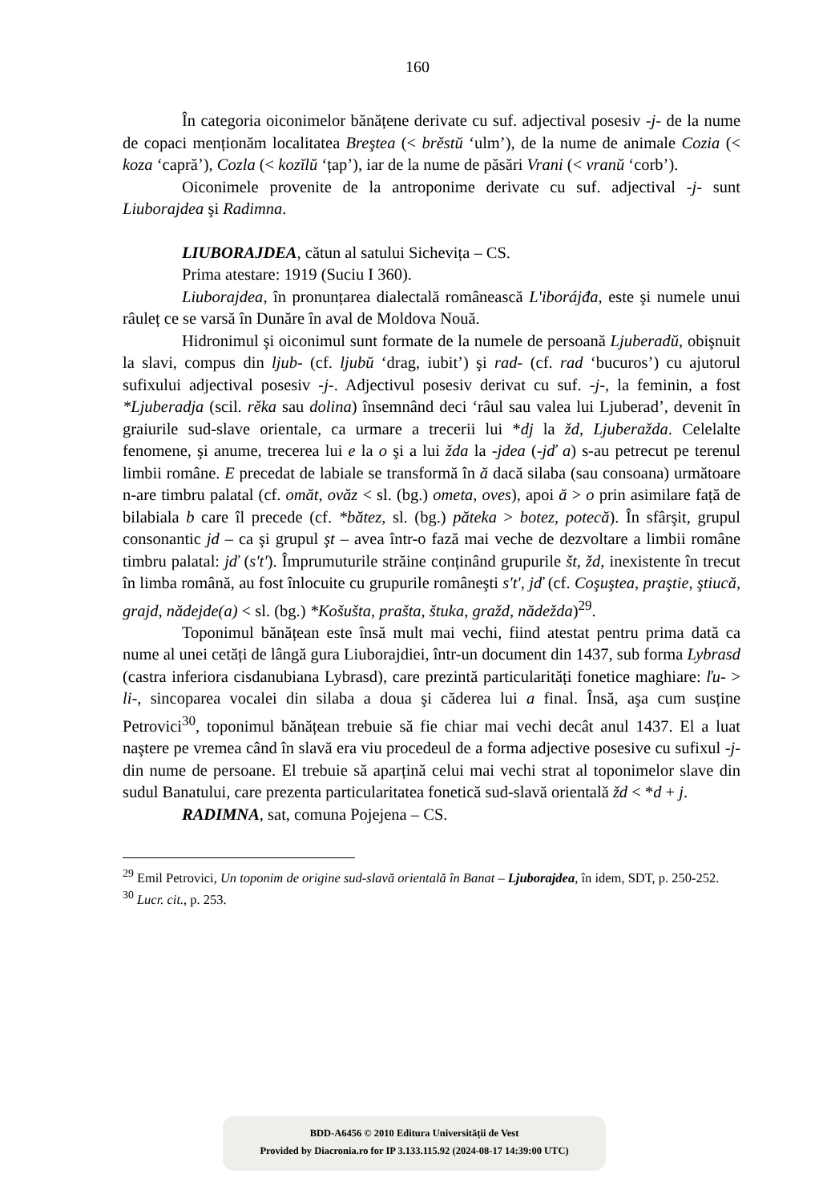160
În categoria oiconimelor bănățene derivate cu suf. adjectival posesiv -j- de la nume de copaci menționăm localitatea Breştea (< brěstŭ ‘ulm’), de la nume de animale Cozia (< koza ‘capră’), Cozla (< kozĭlŭ ‘țap’), iar de la nume de păsări Vrani (< vranŭ ‘corb’).
Oiconimele provenite de la antroponime derivate cu suf. adjectival -j- sunt Liuborajdea şi Radimna.
LIUBORAJDEA, cătun al satului Sichevița – CS.
Prima atestare: 1919 (Suciu I 360).
Liuborajdea, în pronunțarea dialectală românească L'iborájđa, este şi numele unui râuleț ce se varsă în Dunăre în aval de Moldova Nouă.
Hidronimul şi oiconimul sunt formate de la numele de persoană Ljuberadŭ, obişnuit la slavi, compus din ljub- (cf. ljubŭ ‘drag, iubit’) şi rad- (cf. rad ‘bucuros’) cu ajutorul sufixului adjectival posesiv -j-. Adjectivul posesiv derivat cu suf. -j-, la feminin, a fost *Ljuberadja (scil. rěka sau dolina) însemnând deci ‘râul sau valea lui Ljuberad’, devenit în graiurile sud-slave orientale, ca urmare a trecerii lui *dj la žd, Ljuberažda. Celelalte fenomene, şi anume, trecerea lui e la o şi a lui žda la -jdea (-jď a) s-au petrecut pe terenul limbii române. E precedat de labiale se transformă în ă dacă silaba (sau consoana) următoare n-are timbru palatal (cf. omăt, ovăz < sl. (bg.) ometa, oves), apoi ă > o prin asimilare față de bilabiala b care îl precede (cf. *bătez, sl. (bg.) păteka > botez, potecă). În sfârşit, grupul consonantic jd – ca şi grupul şt – avea într-o fază mai veche de dezvoltare a limbii române timbru palatal: jď (s't'). Împrumuturile străine conținând grupurile št, žd, inexistente în trecut în limba română, au fost înlocuite cu grupurile româneşti s't', jď (cf. Coşuştea, praştie, ştiucă, grajd, nădejde(a) < sl. (bg.) *Košušta, prašta, štuka, gražd, nădežda)<sup>29</sup>.
Toponimul bănățean este însă mult mai vechi, fiind atestat pentru prima dată ca nume al unei cetăți de lângă gura Liuborajdiei, într-un document din 1437, sub forma Lybrasd (castra inferiora cisdanubiana Lybrasd), care prezintă particularități fonetice maghiare: ľu- > li-, sincoparea vocalei din silaba a doua şi căderea lui a final. Însă, aşa cum susține Petrovici<sup>30</sup>, toponimul bănățean trebuie să fie chiar mai vechi decât anul 1437. El a luat naştere pe vremea când în slavă era viu procedeul de a forma adjective posesive cu sufixul -j- din nume de persoane. El trebuie să aparțină celui mai vechi strat al toponimelor slave din sudul Banatului, care prezenta particularitatea fonetică sud-slavă orientală žd < *d + j.
RADIMNA, sat, comuna Pojejena – CS.
<sup>29</sup> Emil Petrovici, Un toponim de origine sud-slavă orientală în Banat – Ljuborajdea, în idem, SDT, p. 250-252.
<sup>30</sup> Lucr. cit., p. 253.
BDD-A6456 © 2010 Editura Universității de Vest
Provided by Diacronia.ro for IP 3.133.115.92 (2024-08-17 14:39:00 UTC)